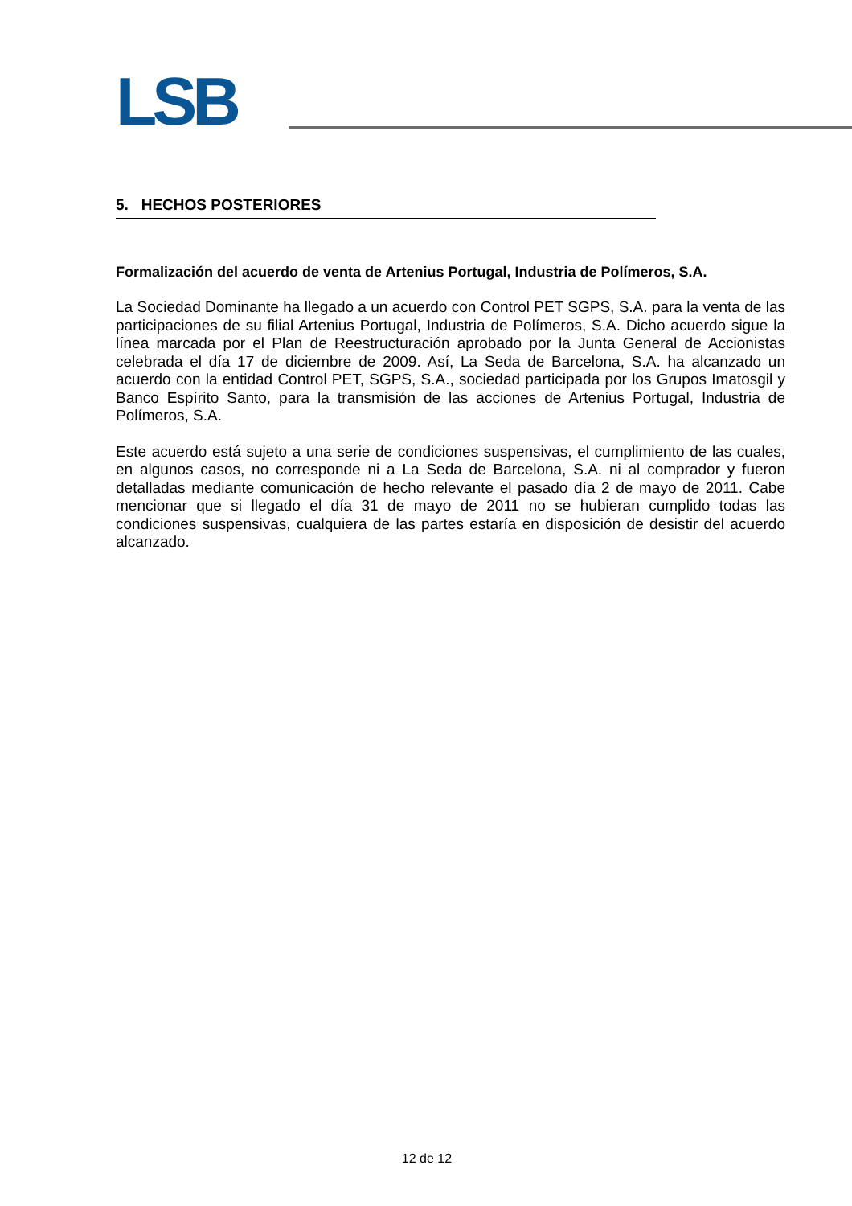LSB
5. HECHOS POSTERIORES
Formalización del acuerdo de venta de Artenius Portugal, Industria de Polímeros, S.A.
La Sociedad Dominante ha llegado a un acuerdo con Control PET SGPS, S.A. para la venta de las participaciones de su filial Artenius Portugal, Industria de Polímeros, S.A. Dicho acuerdo sigue la línea marcada por el Plan de Reestructuración aprobado por la Junta General de Accionistas celebrada el día 17 de diciembre de 2009. Así, La Seda de Barcelona, S.A. ha alcanzado un acuerdo con la entidad Control PET, SGPS, S.A., sociedad participada por los Grupos Imatosgil y Banco Espírito Santo, para la transmisión de las acciones de Artenius Portugal, Industria de Polímeros, S.A.
Este acuerdo está sujeto a una serie de condiciones suspensivas, el cumplimiento de las cuales, en algunos casos, no corresponde ni a La Seda de Barcelona, S.A. ni al comprador y fueron detalladas mediante comunicación de hecho relevante el pasado día 2 de mayo de 2011. Cabe mencionar que si llegado el día 31 de mayo de 2011 no se hubieran cumplido todas las condiciones suspensivas, cualquiera de las partes estaría en disposición de desistir del acuerdo alcanzado.
12 de 12